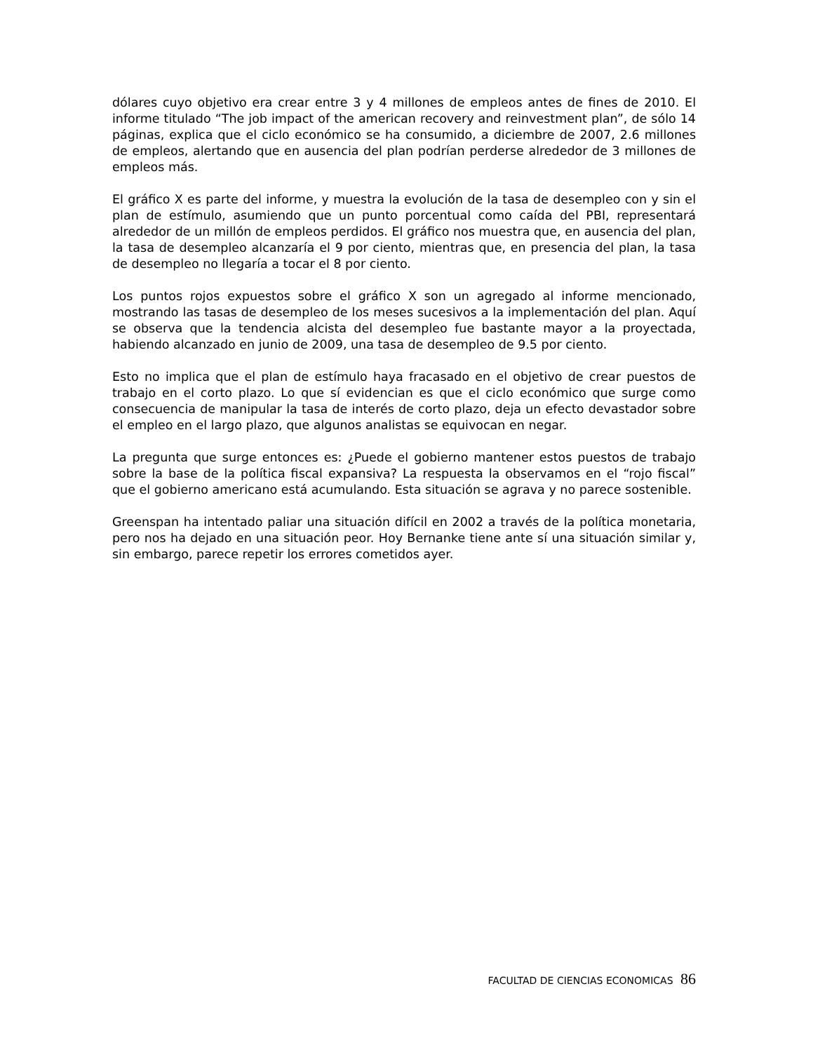dólares cuyo objetivo era crear entre 3 y 4 millones de empleos antes de fines de 2010. El informe titulado “The job impact of the american recovery and reinvestment plan”, de sólo 14 páginas, explica que el ciclo económico se ha consumido, a diciembre de 2007, 2.6 millones de empleos, alertando que en ausencia del plan podrían perderse alrededor de 3 millones de empleos más.
El gráfico X es parte del informe, y muestra la evolución de la tasa de desempleo con y sin el plan de estímulo, asumiendo que un punto porcentual como caída del PBI, representará alrededor de un millón de empleos perdidos. El gráfico nos muestra que, en ausencia del plan, la tasa de desempleo alcanzaría el 9 por ciento, mientras que, en presencia del plan, la tasa de desempleo no llegaría a tocar el 8 por ciento.
Los puntos rojos expuestos sobre el gráfico X son un agregado al informe mencionado, mostrando las tasas de desempleo de los meses sucesivos a la implementación del plan. Aquí se observa que la tendencia alcista del desempleo fue bastante mayor a la proyectada, habiendo alcanzado en junio de 2009, una tasa de desempleo de 9.5 por ciento.
Esto no implica que el plan de estímulo haya fracasado en el objetivo de crear puestos de trabajo en el corto plazo. Lo que sí evidencian es que el ciclo económico que surge como consecuencia de manipular la tasa de interés de corto plazo, deja un efecto devastador sobre el empleo en el largo plazo, que algunos analistas se equivocan en negar.
La pregunta que surge entonces es: ¿Puede el gobierno mantener estos puestos de trabajo sobre la base de la política fiscal expansiva? La respuesta la observamos en el “rojo fiscal” que el gobierno americano está acumulando. Esta situación se agrava y no parece sostenible.
Greenspan ha intentado paliar una situación difícil en 2002 a través de la política monetaria, pero nos ha dejado en una situación peor. Hoy Bernanke tiene ante sí una situación similar y, sin embargo, parece repetir los errores cometidos ayer.
FACULTAD DE CIENCIAS ECONOMICAS 86